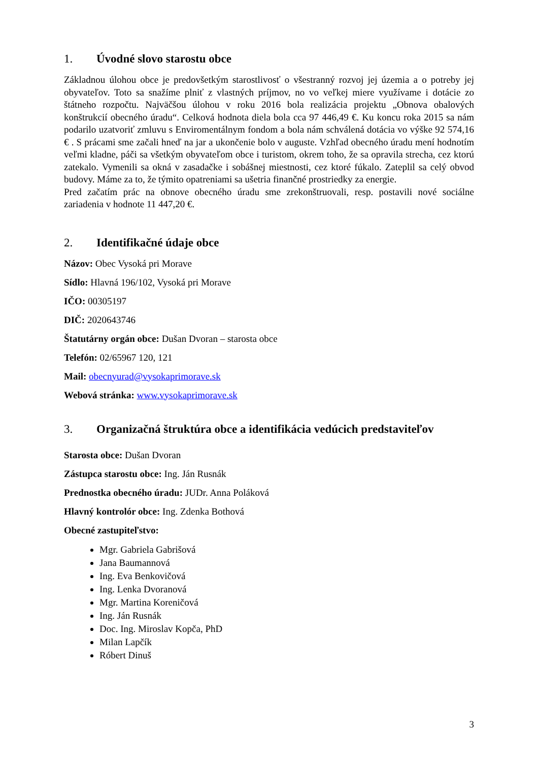1. Úvodné slovo starostu obce
Základnou úlohou obce je predovšetkým starostlivosť o všestranný rozvoj jej územia a o potreby jej obyvateľov. Toto sa snažíme plniť z vlastných príjmov, no vo veľkej miere využívame i dotácie zo štátneho rozpočtu. Najväčšou úlohou v roku 2016 bola realizácia projektu „Obnova obalových konštrukcií obecného úradu“. Celková hodnota diela bola cca 97 446,49 €. Ku koncu roka 2015 sa nám podarilo uzatvoriť zmluvu s Enviromentálnym fondom a bola nám schválená dotácia vo výške 92 574,16 € . S prácami sme začali hneď na jar a ukončenie bolo v auguste. Vzhľad obecného úradu mení hodnotím veľmi kladne, páči sa všetkým obyvateľom obce i turistom, okrem toho, že sa opravila strecha, cez ktorú zatekalo. Vymenili sa okná v zasadačke i sobášnej miestnosti, cez ktoré fúkalo. Zateplil sa celý obvod budovy. Máme za to, že týmito opatreniami sa ušetria finančné prostriedky za energie.
Pred začatím prác na obnove obecného úradu sme zrekonštruovali, resp. postavili nové sociálne zariadenia v hodnote 11 447,20 €.
2. Identifikačné údaje obce
Názov: Obec Vysoká pri Morave
Sídlo: Hlavná 196/102, Vysoká pri Morave
IČO: 00305197
DIČ: 2020643746
Štatutárny orgán obce: Dušan Dvoran – starosta obce
Telefón: 02/65967 120, 121
Mail: obecnyurad@vysokaprimorave.sk
Webová stránka: www.vysokaprimorave.sk
3. Organizačná štruktúra obce a identifikácia vedúcich predstaviteľov
Starosta obce: Dušan Dvoran
Zástupca starostu obce: Ing. Ján Rusnák
Prednostka obecného úradu: JUDr. Anna Poláková
Hlavný kontrolór obce: Ing. Zdenka Bothová
Obecné zastupiteľstvo:
Mgr. Gabriela Gabrišová
Jana Baumannová
Ing. Eva Benkovičová
Ing. Lenka Dvoranová
Mgr. Martina Koreničová
Ing. Ján Rusnák
Doc. Ing. Miroslav Kopča, PhD
Milan Lapčík
Róbert Dinuš
3